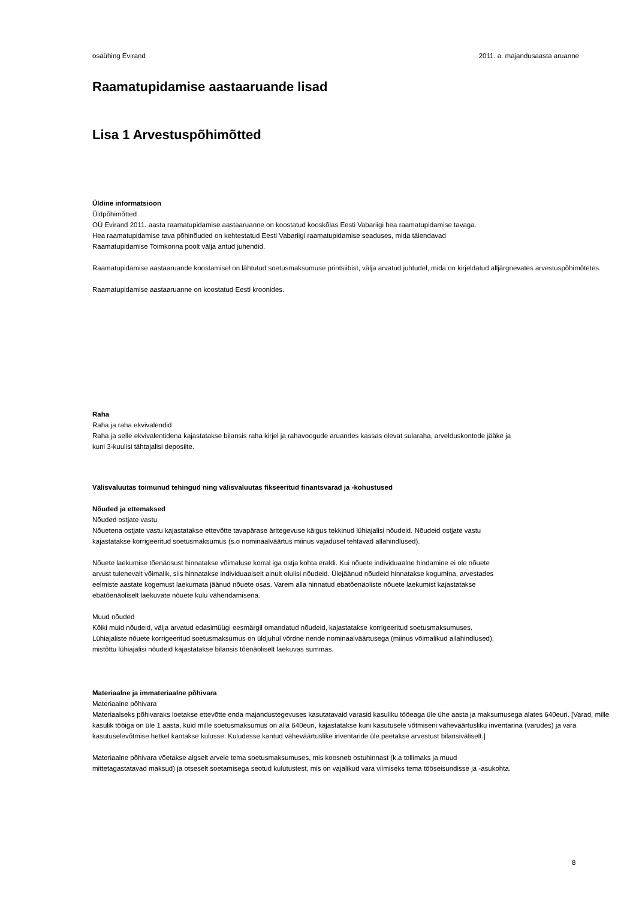osaühing Evirand 2011. a. majandusaasta aruanne
Raamatupidamise aastaaruande lisad
Lisa 1 Arvestuspõhimõtted
Üldine informatsioon
Üldpõhimõtted
OÜ Evirand 2011. aasta raamatupidamise aastaaruanne on koostatud kooskõlas Eesti Vabariigi hea raamatupidamise tavaga.
Hea raamatupidamise tava põhinõuded on kehtestatud Eesti Vabariigi raamatupidamise seaduses, mida täiendavad
Raamatupidamise Toimkonna poolt välja antud juhendid.
Raamatupidamise aastaaruande koostamisel on lähtutud soetusmaksumuse printsiibist, välja arvatud juhtudel, mida on kirjeldatud alljärgnevates arvestuspõhimõtetes.
Raamatupidamise aastaaruanne on koostatud Eesti kroonides.
Raha
Raha ja raha ekvivalendid
Raha ja selle ekvivalentidena kajastatakse bilansis raha kirjel ja rahavoogude aruandes kassas olevat sularaha, arvelduskontode jääke ja
kuni 3-kuulisi tähtajalisi deposiite.
Välisvaluutas toimunud tehingud ning välisvaluutas fikseeritud finantsvarad ja -kohustused
Nõuded ja ettemaksed
Nõuded ostjate vastu
Nõuetena ostjate vastu kajastatakse ettevõtte tavapärase äritegevuse käigus tekkinud lühiajalisi nõudeid. Nõudeid ostjate vastu
kajastatakse korrigeeritud soetusmaksumus (s.o nominaalväärtus miinus vajadusel tehtavad allahindlused).
Nõuete laekumise tõenäosust hinnatakse võimaluse korral iga ostja kohta eraldi. Kui nõuete individuaalne hindamine ei ole nõuete
arvust tulenevalt võimalik, siis hinnatakse individuaalselt ainult olulisi nõudeid. Ülejäänud nõudeid hinnatakse kogumina, arvestades
eelmiste aastate kogemust laekumata jäänud nõuete osas. Varem alla hinnatud ebatõenäoliste nõuete laekumist kajastatakse
ebatõenäoliselt laekuvate nõuete kulu vähendamisena.
Muud nõuded
Kõiki muid nõudeid, välja arvatud edasimüügi eesmärgil omandatud nõudeid, kajastatakse korrigeeritud soetusmaksumuses.
Lühiajaliste nõuete korrigeeritud soetusmaksumus on üldjuhul võrdne nende nominaalväärtusega (miinus võimalikud allahindlused),
mistõttu lühiajalisi nõudeid kajastatakse bilansis tõenäoliselt laekuvas summas.
Materiaalne ja immateriaalne põhivara
Materiaalne põhivara
Materiaalseks põhivaraks loetakse ettevõtte enda majandustegevuses kasutatavaid varasid kasuliku tööeaga üle ühe aasta ja maksumusega alates 640euri. [Varad, mille kasulik tööiga on üle 1 aasta, kuid mille soetusmaksumus on alla 640euri, kajastatakse kuni kasutusele võtmiseni väheväärtusliku inventarina (varudes) ja vara kasutuselevõtmise hetkel kantakse kulusse. Kuludesse kantud väheväärtuslike inventaride üle peetakse arvestust bilansiväliselt.]
Materiaalne põhivara võetakse algselt arvele tema soetusmaksumuses, mis koosneb ostuhinnast (k.a tollimaks ja muud
mittetagastatavad maksud) ja otseselt soetamisega seotud kulutustest, mis on vajalikud vara viimiseks tema tööseisundisse ja -asukohta.
8